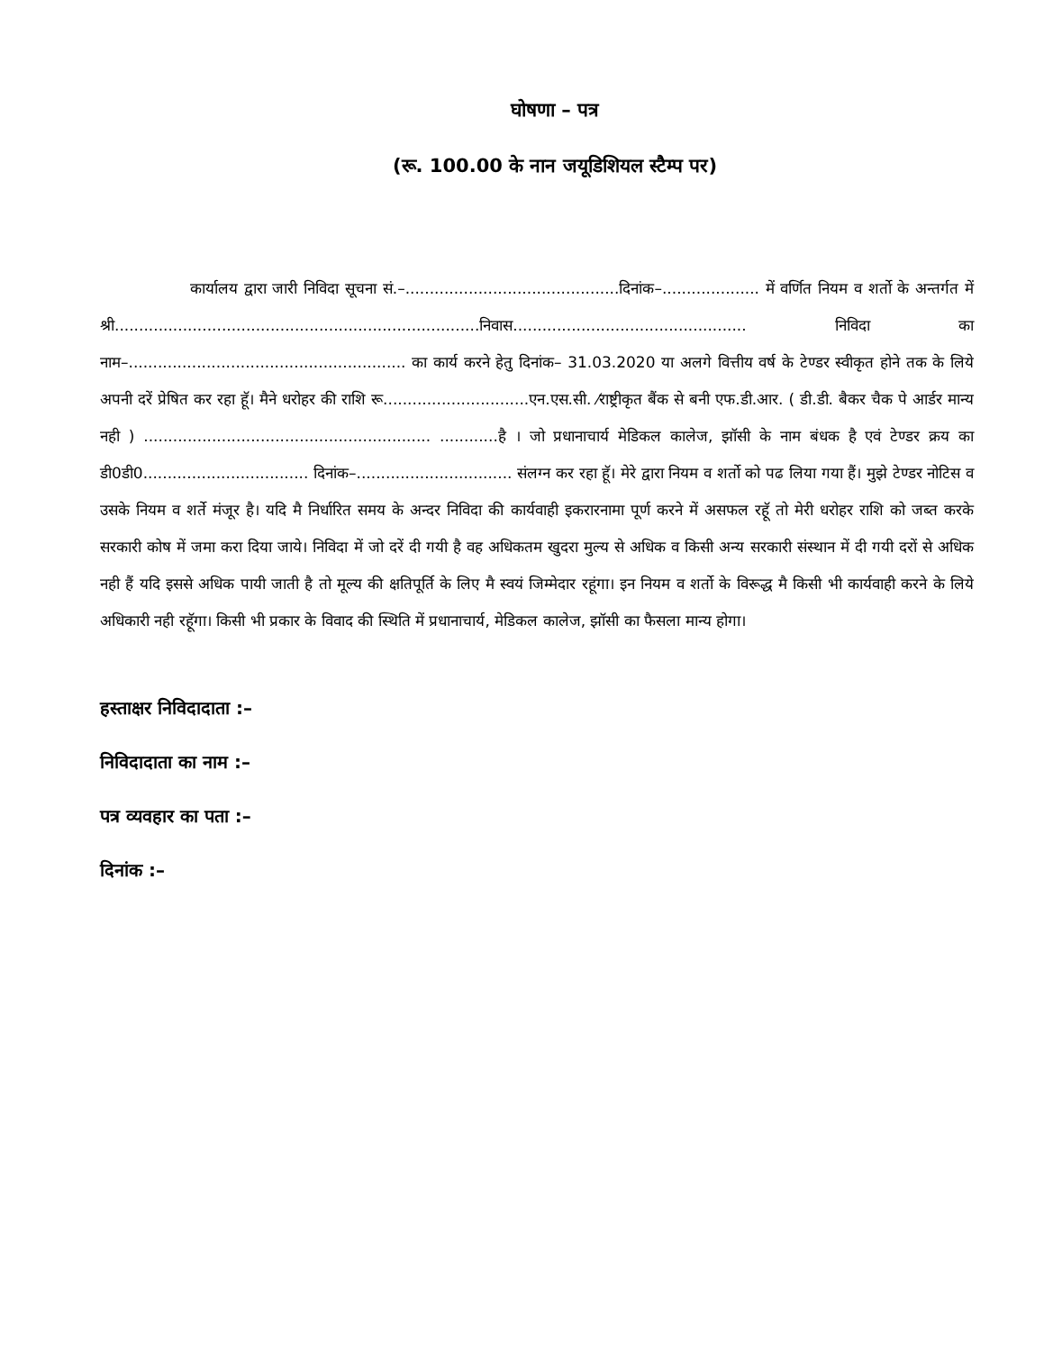घोषणा – पत्र
(रू. 100.00 के नान जयूडिशियल स्टैम्प पर)
कार्यालय द्वारा जारी निविदा सूचना सं.–............................................दिनांक–.................... में वर्णित नियम व शर्तो के अन्तर्गत में श्री...........................................................................निवास................................................ निविदा का नाम–......................................................... का कार्य करने हेतु दिनांक– 31.03.2020 या अलगे वित्तीय वर्ष के टेण्डर स्वीकृत होने तक के लिये अपनी दरें प्रेषित कर रहा हूॅ। मैने धरोहर की राशि रू..............................एन.एस.सी. ⁄राष्ट्रीकृत बैंक से बनी एफ.डी.आर. ( डी.डी. बैकर चैक पे आर्डर मान्य नही ) ........................................................... ............है । जो प्रधानाचार्य मेडिकल कालेज, झॉसी के नाम बंधक है एवं टेण्डर क्रय का डी0डी0.................................. दिनांक–................................ संलग्न कर रहा हूॅ। मेरे द्वारा नियम व शर्तो को पढ लिया गया हैं। मुझे टेण्डर नोटिस व उसके नियम व शर्ते मंजूर है। यदि मै निर्धारित समय के अन्दर निविदा की कार्यवाही इकरारनामा पूर्ण करने में असफल रहॅू तो मेरी धरोहर राशि को जब्त करके सरकारी कोष में जमा करा दिया जाये। निविदा में जो दरें दी गयी है वह अधिकतम खुदरा मुल्य से अधिक व किसी अन्य सरकारी संस्थान में दी गयी दरों से अधिक नही हैं यदि इससे अधिक पायी जाती है तो मूल्य की क्षतिपूर्ति के लिए मै स्वयं जिम्मेदार रहूंगा। इन नियम व शर्तो के विरूद्ध मै किसी भी कार्यवाही करने के लिये अधिकारी नही रहॅूगा। किसी भी प्रकार के विवाद की स्थिति में प्रधानाचार्य, मेडिकल कालेज, झॉसी का फैसला मान्य होगा।
हस्ताक्षर निविदादाता :–
निविदादाता का नाम :–
पत्र व्यवहार का पता :–
दिनांक :–